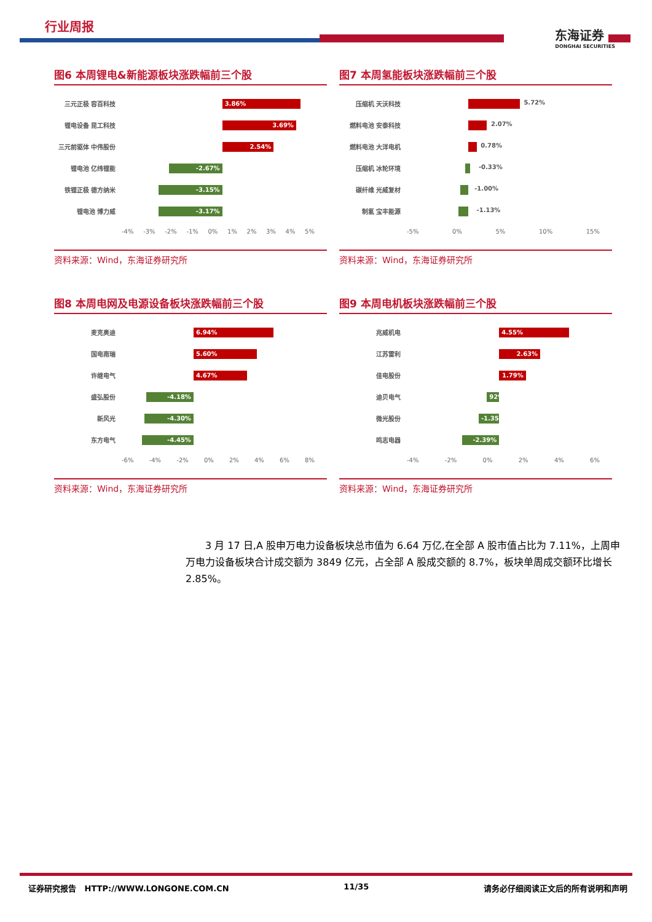行业周报
东海证券
DONGHAI SECURITIES
图6 本周锂电&新能源板块涨跌幅前三个股
三元正极 容百科技
3.86%
锂电设备 昆工科技
3.69%
三元前驱体 中伟股份
2.54%
锂电池 亿纬锂能
-2.67%
铁锂正极 德方纳米
-3.15%
锂电池 博力威
-3.17%
-4% -3% -2% -1% 0% 1% 2% 3% 4% 5%
资料来源：Wind，东海证券研究所
图7 本周氢能板块涨跌幅前三个股
压缩机 天沃科技
5.72%
燃料电池 安泰科技
2.07%
燃料电池 大洋电机
0.78%
压缩机 冰轮环境
-0.33%
碳纤维 光威复材
-1.00%
制氢 宝丰能源
-1.13%
-5% 0% 5% 10% 15%
资料来源：Wind，东海证券研究所
图8 本周电网及电源设备板块涨跌幅前三个股
麦克奥迪
6.94%
国电南瑞
5.60%
许继电气
4.67%
盛弘股份
-4.18%
新风光
-4.30%
东方电气
-4.45%
-6% -4% -2% 0% 2% 4% 6% 8%
资料来源：Wind，东海证券研究所
图9 本周电机板块涨跌幅前三个股
兆威机电
4.55%
江苏雷利
2.63%
佳电股份
1.79%
迪贝电气
92%
微光股份
-1.35%
鸣志电器
-2.39%
-4% -2% 0% 2% 4% 6%
资料来源：Wind，东海证券研究所
3 月 17 日,A 股申万电力设备板块总市值为 6.64 万亿,在全部 A 股市值占比为 7.11%，上周申万电力设备板块合计成交额为 3849 亿元，占全部 A 股成交额的 8.7%，板块单周成交额环比增长 2.85%。
证券研究报告 HTTP://WWW.LONGONE.COM.CN 11/35 请务必仔细阅读正文后的所有说明和声明